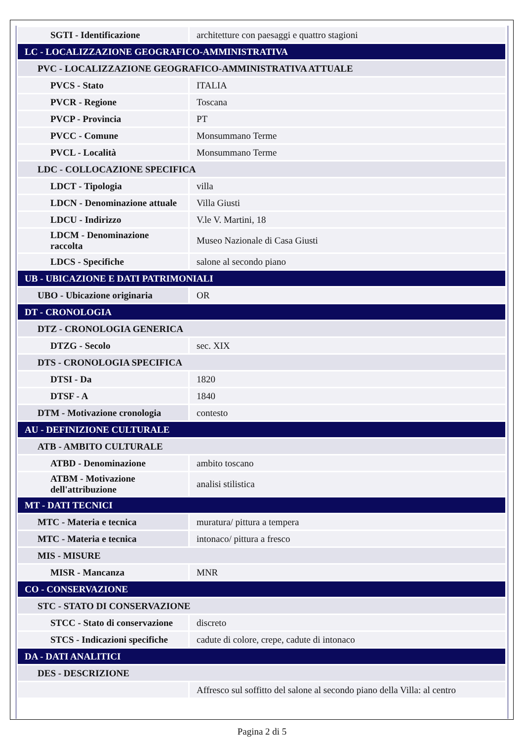| SGTI - Identificazione | architetture con paesaggi e quattro stagioni |
| LC - LOCALIZZAZIONE GEOGRAFICO-AMMINISTRATIVA | |
| PVC - LOCALIZZAZIONE GEOGRAFICO-AMMINISTRATIVA ATTUALE | |
| PVCS - Stato | ITALIA |
| PVCR - Regione | Toscana |
| PVCP - Provincia | PT |
| PVCC - Comune | Monsummano Terme |
| PVCL - Località | Monsummano Terme |
| LDC - COLLOCAZIONE SPECIFICA | |
| LDCT - Tipologia | villa |
| LDCN - Denominazione attuale | Villa Giusti |
| LDCU - Indirizzo | V.le V. Martini, 18 |
| LDCM - Denominazione raccolta | Museo Nazionale di Casa Giusti |
| LDCS - Specifiche | salone al secondo piano |
| UB - UBICAZIONE E DATI PATRIMONIALI | |
| UBO - Ubicazione originaria | OR |
| DT - CRONOLOGIA | |
| DTZ - CRONOLOGIA GENERICA | |
| DTZG - Secolo | sec. XIX |
| DTS - CRONOLOGIA SPECIFICA | |
| DTSI - Da | 1820 |
| DTSF - A | 1840 |
| DTM - Motivazione cronologia | contesto |
| AU - DEFINIZIONE CULTURALE | |
| ATB - AMBITO CULTURALE | |
| ATBD - Denominazione | ambito toscano |
| ATBM - Motivazione dell'attribuzione | analisi stilistica |
| MT - DATI TECNICI | |
| MTC - Materia e tecnica | muratura/ pittura a tempera |
| MTC - Materia e tecnica | intonaco/ pittura a fresco |
| MIS - MISURE | |
| MISR - Mancanza | MNR |
| CO - CONSERVAZIONE | |
| STC - STATO DI CONSERVAZIONE | |
| STCC - Stato di conservazione | discreto |
| STCS - Indicazioni specifiche | cadute di colore, crepe, cadute di intonaco |
| DA - DATI ANALITICI | |
| DES - DESCRIZIONE | |
| | Affresco sul soffitto del salone al secondo piano della Villa: al centro |
Pagina 2 di 5